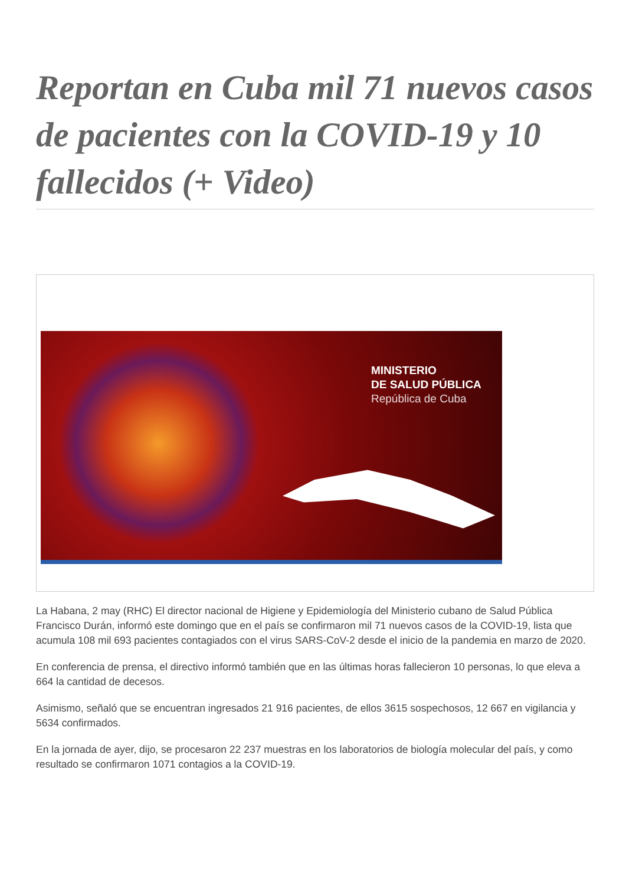Reportan en Cuba mil 71 nuevos casos de pacientes con la COVID-19 y 10 fallecidos (+ Video)
MINISTERIO
DE SALUD PÚBLICA
República de Cuba
La Habana, 2 may (RHC) El director nacional de Higiene y Epidemiología del Ministerio cubano de Salud Pública Francisco Durán, informó este domingo que en el país se confirmaron mil 71 nuevos casos de la COVID-19, lista que acumula 108 mil 693 pacientes contagiados con el virus SARS-CoV-2 desde el inicio de la pandemia en marzo de 2020.
En conferencia de prensa, el directivo informó también que en las últimas horas fallecieron 10 personas, lo que eleva a 664 la cantidad de decesos.
Asimismo, señaló que se encuentran ingresados 21 916 pacientes, de ellos 3615 sospechosos, 12 667 en vigilancia y 5634 confirmados.
En la jornada de ayer, dijo, se procesaron 22 237 muestras en los laboratorios de biología molecular del país, y como resultado se confirmaron 1071 contagios a la COVID-19.